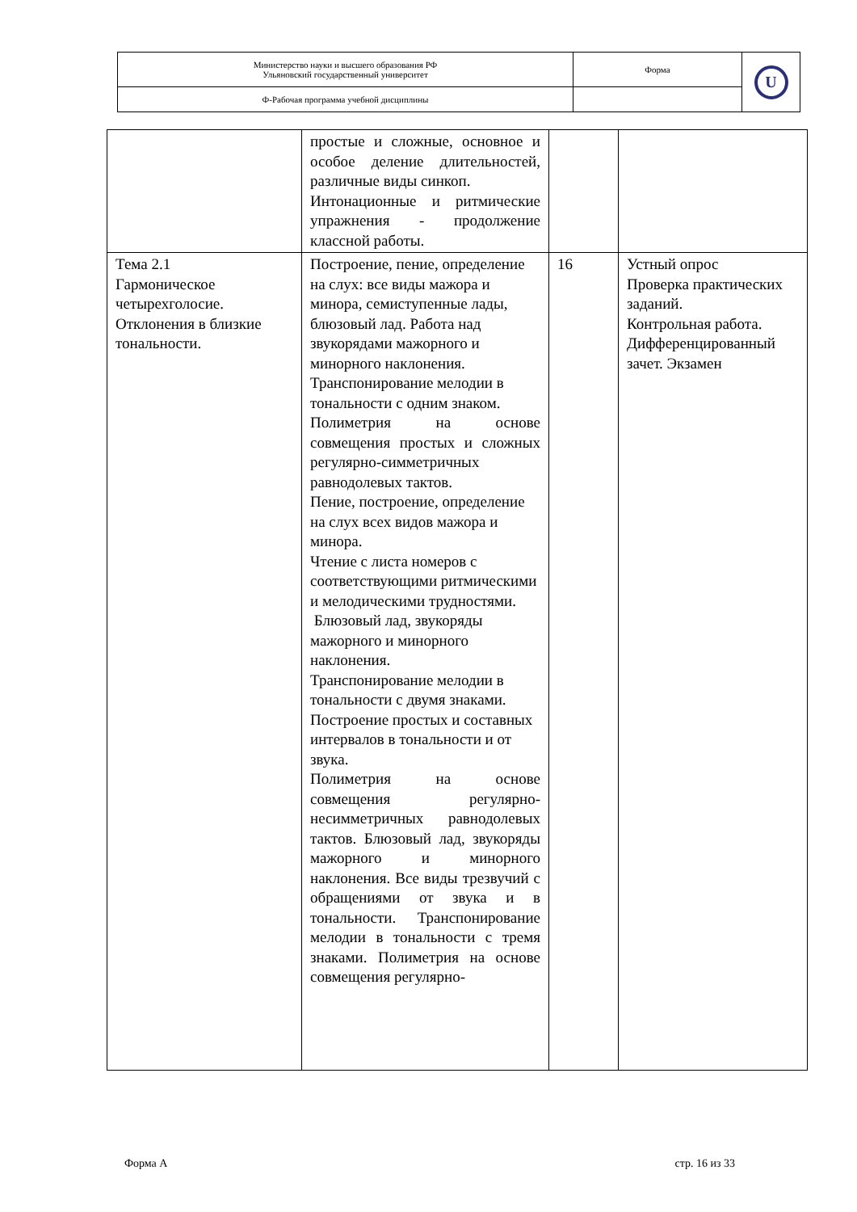| Министерство науки и высшего образования РФ Ульяновский государственный университет | Форма | U |
| Ф-Рабочая программа учебной дисциплины | | |
| | простые и сложные, основное и особое деление длительностей, различные виды синкоп. Интонационные и ритмические упражнения - продолжение классной работы. | | |
| Тема 2.1 Гармоническое четырехголосие. Отклонения в близкие тональности. | Построение, пение, определение на слух: все виды мажора и минора, семиступенные лады, блюзовый лад. Работа над звукорядами мажорного и минорного наклонения. Транспонирование мелодии в тональности с одним знаком. Полиметрия на основе совмещения простых и сложных регулярно-симметричных равнодолевых тактов. Пение, построение, определение на слух всех видов мажора и минора. Чтение с листа номеров с соответствующими ритмическими и мелодическими трудностями. Блюзовый лад, звукоряды мажорного и минорного наклонения. Транспонирование мелодии в тональности с двумя знаками. Построение простых и составных интервалов в тональности и от звука. Полиметрия на основе совмещения регулярно-несимметричных равнодолевых тактов. Блюзовый лад, звукоряды мажорного и минорного наклонения. Все виды трезвучий с обращениями от звука и в тональности. Транспонирование мелодии в тональности с тремя знаками. Полиметрия на основе совмещения регулярно- | 16 | Устный опрос Проверка практических заданий. Контрольная работа. Дифференцированный зачет. Экзамен |
Форма А стр. 16 из 33